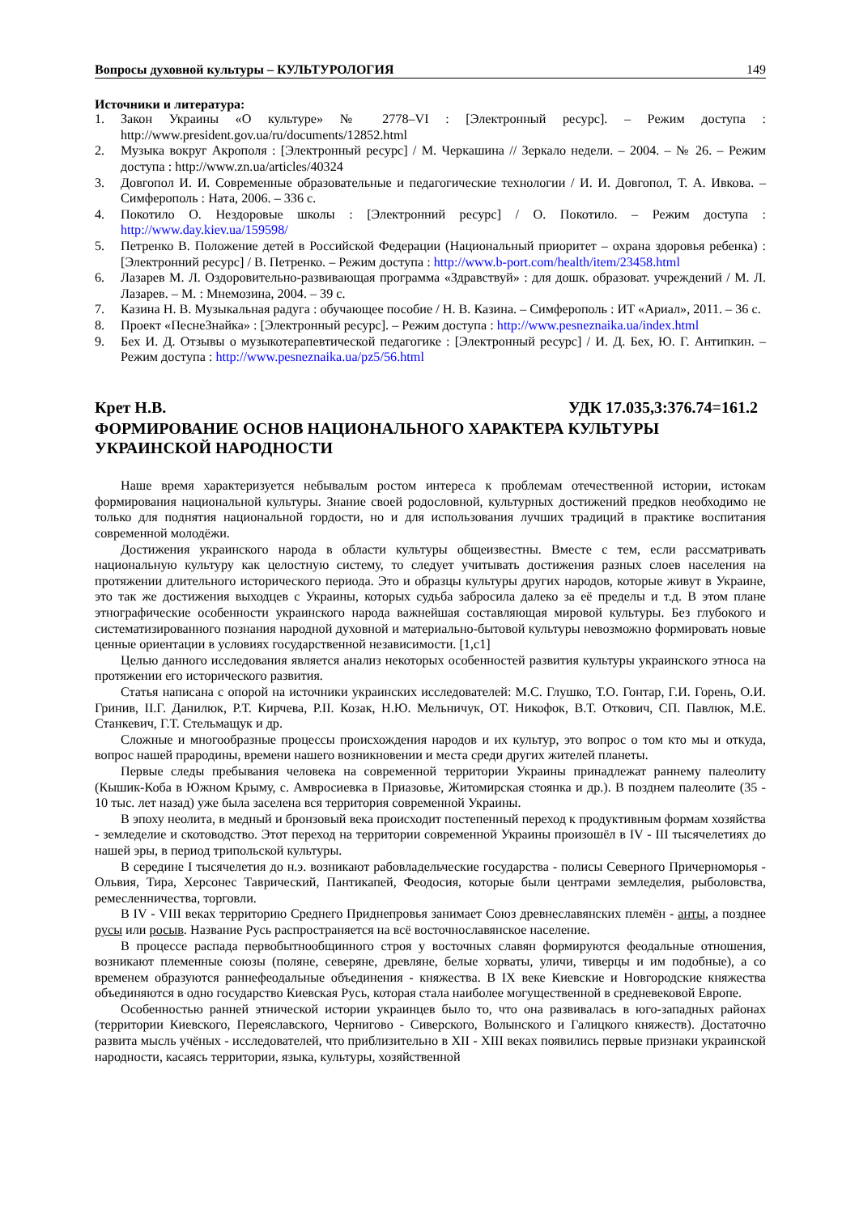Вопросы духовной культуры – КУЛЬТУРОЛОГИЯ 149
Источники и литература:
1. Закон Украины «О культуре» № 2778–VI : [Электронный ресурс]. – Режим доступа : http://www.president.gov.ua/ru/documents/12852.html
2. Музыка вокруг Акрополя : [Электронный ресурс] / М. Черкашина // Зеркало недели. – 2004. – № 26. – Режим доступа : http://www.zn.ua/articles/40324
3. Довгопол И. И. Современные образовательные и педагогические технологии / И. И. Довгопол, Т. А. Ивкова. – Симферополь : Ната, 2006. – 336 с.
4. Покотило О. Нездоровые школы : [Электронний ресурс] / О. Покотило. – Режим доступа : http://www.day.kiev.ua/159598/
5. Петренко В. Положение детей в Российской Федерации (Национальный приоритет – охрана здоровья ребенка) : [Электронний ресурс] / В. Петренко. – Режим доступа : http://www.b-port.com/health/item/23458.html
6. Лазарев М. Л. Оздоровительно-развивающая программа «Здравствуй» : для дошк. образоват. учреждений / М. Л. Лазарев. – М. : Мнемозина, 2004. – 39 с.
7. Казина Н. В. Музыкальная радуга : обучающее пособие / Н. В. Казина. – Симферополь : ИТ «Ариал», 2011. – 36 с.
8. Проект «ПеснеЗнайка» : [Электронный ресурс]. – Режим доступа : http://www.pesneznaika.ua/index.html
9. Бех И. Д. Отзывы о музыкотерапевтической педагогике : [Электронный ресурс] / И. Д. Бех, Ю. Г. Антипкин. – Режим доступа : http://www.pesneznaika.ua/pz5/56.html
Крет Н.В. УДК 17.035,3:376.74=161.2
ФОРМИРОВАНИЕ ОСНОВ НАЦИОНАЛЬНОГО ХАРАКТЕРА КУЛЬТУРЫ УКРАИНСКОЙ НАРОДНОСТИ
Наше время характеризуется небывалым ростом интереса к проблемам отечественной истории, истокам формирования национальной культуры. Знание своей родословной, культурных достижений предков необходимо не только для поднятия национальной гордости, но и для использования лучших традиций в практике воспитания современной молодёжи.
Достижения украинского народа в области культуры общеизвестны. Вместе с тем, если рассматривать национальную культуру как целостную систему, то следует учитывать достижения разных слоев населения на протяжении длительного исторического периода. Это и образцы культуры других народов, которые живут в Украине, это так же достижения выходцев с Украины, которых судьба забросила далеко за её пределы и т.д. В этом плане этнографические особенности украинского народа важнейшая составляющая мировой культуры. Без глубокого и систематизированного познания народной духовной и материально-бытовой культуры невозможно формировать новые ценные ориентации в условиях государственной независимости. [1,с1]
Целью данного исследования является анализ некоторых особенностей развития культуры украинского этноса на протяжении его исторического развития.
Статья написана с опорой на источники украинских исследователей: М.С. Глушко, Т.О. Гонтар, Г.И. Горень, О.И. Гринив, II.Г. Данилюк, Р.Т. Кирчева, Р.II. Козак, Н.Ю. Мельничук, ОТ. Никофок, В.Т. Откович, СП. Павлюк, М.Е. Станкевич, Г.Т. Стельмащук и др.
Сложные и многообразные процессы происхождения народов и их культур, это вопрос о том кто мы и откуда, вопрос нашей прародины, времени нашего возникновении и места среди других жителей планеты.
Первые следы пребывания человека на современной территории Украины принадлежат раннему палеолиту (Кышик-Коба в Южном Крыму, с. Амвросиевка в Приазовье, Житомирская стоянка и др.). В позднем палеолите (35 - 10 тыс. лет назад) уже была заселена вся территория современной Украины.
В эпоху неолита, в медный и бронзовый века происходит постепенный переход к продуктивным формам хозяйства - земледелие и скотоводство. Этот переход на территории современной Украины произошёл в IV - III тысячелетиях до нашей эры, в период трипольской культуры.
В середине I тысячелетия до н.э. возникают рабовладельческие государства - полисы Северного Причерноморья - Ольвия, Тира, Херсонес Таврический, Пантикапей, Феодосия, которые были центрами земледелия, рыболовства, ремесленничества, торговли.
В IV - VIII веках территорию Среднего Приднепровья занимает Союз древнеславянских племён - анты, а позднее русы или росыв. Название Русь распространяется на всё восточнославянское население.
В процессе распада первобытнообщинного строя у восточных славян формируются феодальные отношения, возникают племенные союзы (поляне, северяне, древляне, белые хорваты, уличи, тиверцы и им подобные), а со временем образуются раннефеодальные объединения - княжества. В IX веке Киевские и Новгородские княжества объединяются в одно государство Киевская Русь, которая стала наиболее могущественной в средневековой Европе.
Особенностью ранней этнической истории украинцев было то, что она развивалась в юго-западных районах (территории Киевского, Переяславского, Чернигово - Сиверского, Волынского и Галицкого княжеств). Достаточно развита мысль учёных - исследователей, что приблизительно в XII - XIII веках появились первые признаки украинской народности, касаясь территории, языка, культуры, хозяйственной